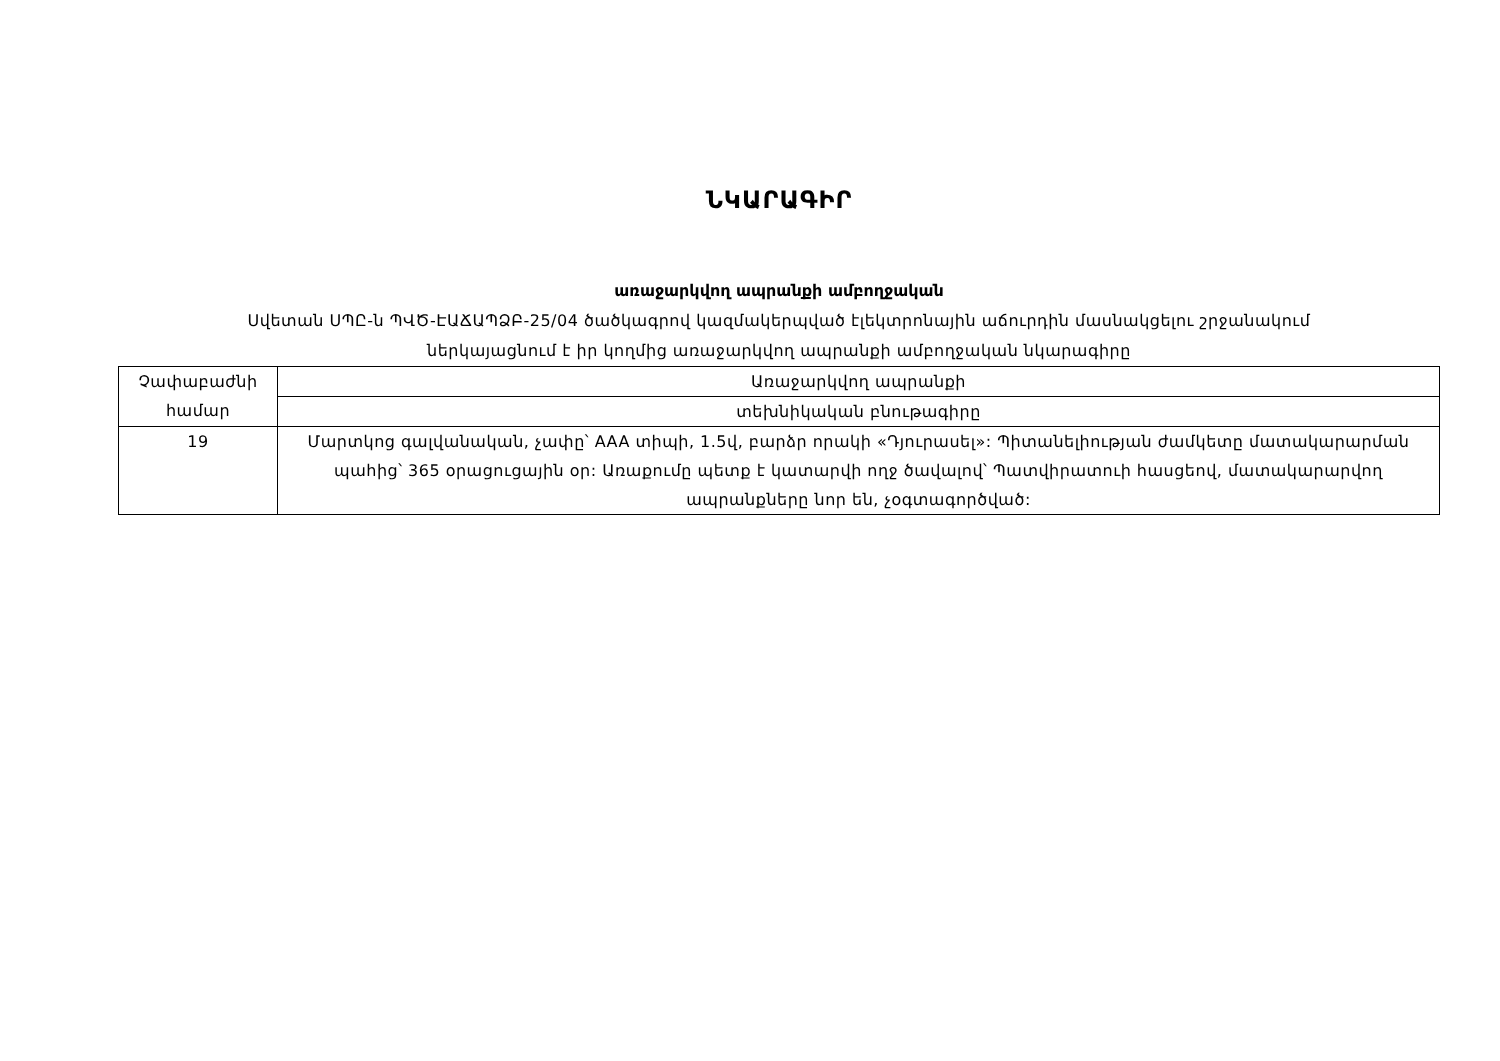ՆԿԱՐԱԳԻՐ
առաջարկվող ապրանքի ամբողջական
Սվետան ՍՊԸ-ն ՊՎԾ-ԷԱՃԱՊՁԲ-25/04 ծածկագրով կազմակերպված էլեկտրոնային աճուրդին մասնակցելու շրջանակում
ներկայացնում է իր կողմից առաջարկվող ապրանքի ամբողջական նկարագիրը
| Չափաբաժնի համար | Առաջարկվող ապրանքի |
| | տեխնիկական բնութագիրը |
| 19 | Մարտկոց գալվանական, չափը՝ AAA տիպի, 1.5վ, բարձր որակի «Դյուրասել»: Պիտանելիության ժամկետը մատակարարման պահից՝ 365 օրացուցային օր: Առաքումը պետք է կատարվի ողջ ծավալով՝ Պատվիրատուի հասցեով, մատակարարվող ապրանքները նոր են, չօգտագործված: |